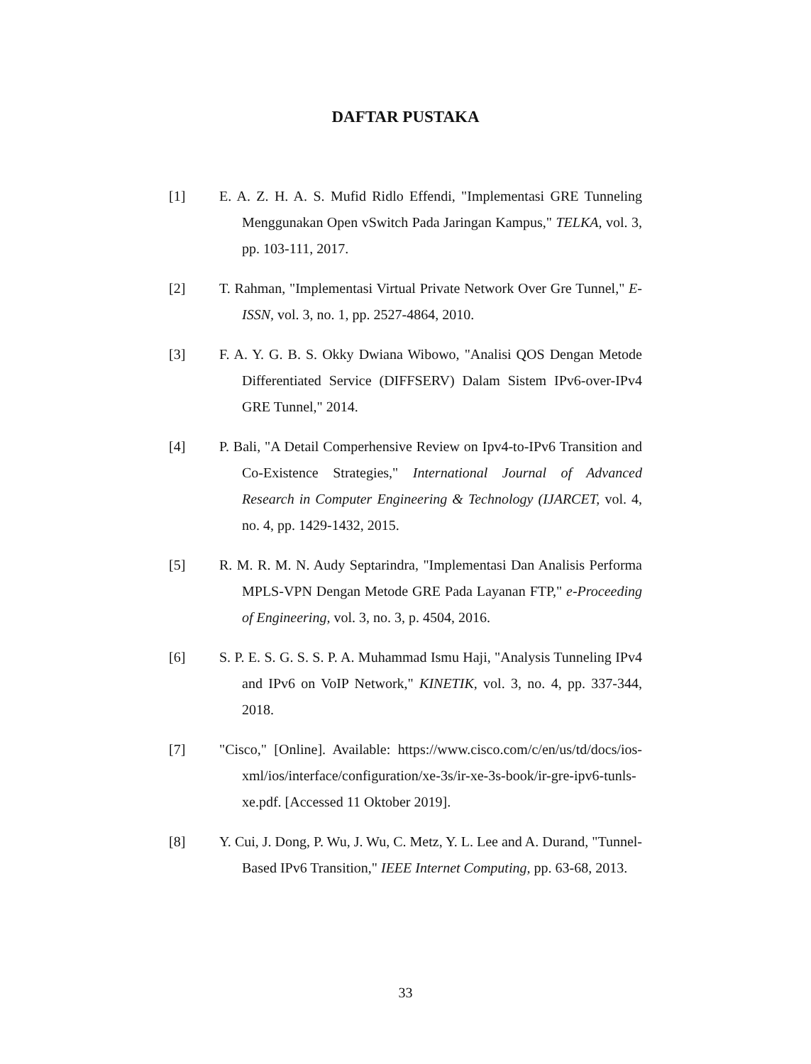DAFTAR PUSTAKA
[1] E. A. Z. H. A. S. Mufid Ridlo Effendi, "Implementasi GRE Tunneling Menggunakan Open vSwitch Pada Jaringan Kampus," TELKA, vol. 3, pp. 103-111, 2017.
[2] T. Rahman, "Implementasi Virtual Private Network Over Gre Tunnel," E-ISSN, vol. 3, no. 1, pp. 2527-4864, 2010.
[3] F. A. Y. G. B. S. Okky Dwiana Wibowo, "Analisi QOS Dengan Metode Differentiated Service (DIFFSERV) Dalam Sistem IPv6-over-IPv4 GRE Tunnel," 2014.
[4] P. Bali, "A Detail Comperhensive Review on Ipv4-to-IPv6 Transition and Co-Existence Strategies," International Journal of Advanced Research in Computer Engineering & Technology (IJARCET, vol. 4, no. 4, pp. 1429-1432, 2015.
[5] R. M. R. M. N. Audy Septarindra, "Implementasi Dan Analisis Performa MPLS-VPN Dengan Metode GRE Pada Layanan FTP," e-Proceeding of Engineering, vol. 3, no. 3, p. 4504, 2016.
[6] S. P. E. S. G. S. S. P. A. Muhammad Ismu Haji, "Analysis Tunneling IPv4 and IPv6 on VoIP Network," KINETIK, vol. 3, no. 4, pp. 337-344, 2018.
[7] "Cisco," [Online]. Available: https://www.cisco.com/c/en/us/td/docs/ios-xml/ios/interface/configuration/xe-3s/ir-xe-3s-book/ir-gre-ipv6-tunls-xe.pdf. [Accessed 11 Oktober 2019].
[8] Y. Cui, J. Dong, P. Wu, J. Wu, C. Metz, Y. L. Lee and A. Durand, "Tunnel-Based IPv6 Transition," IEEE Internet Computing, pp. 63-68, 2013.
33